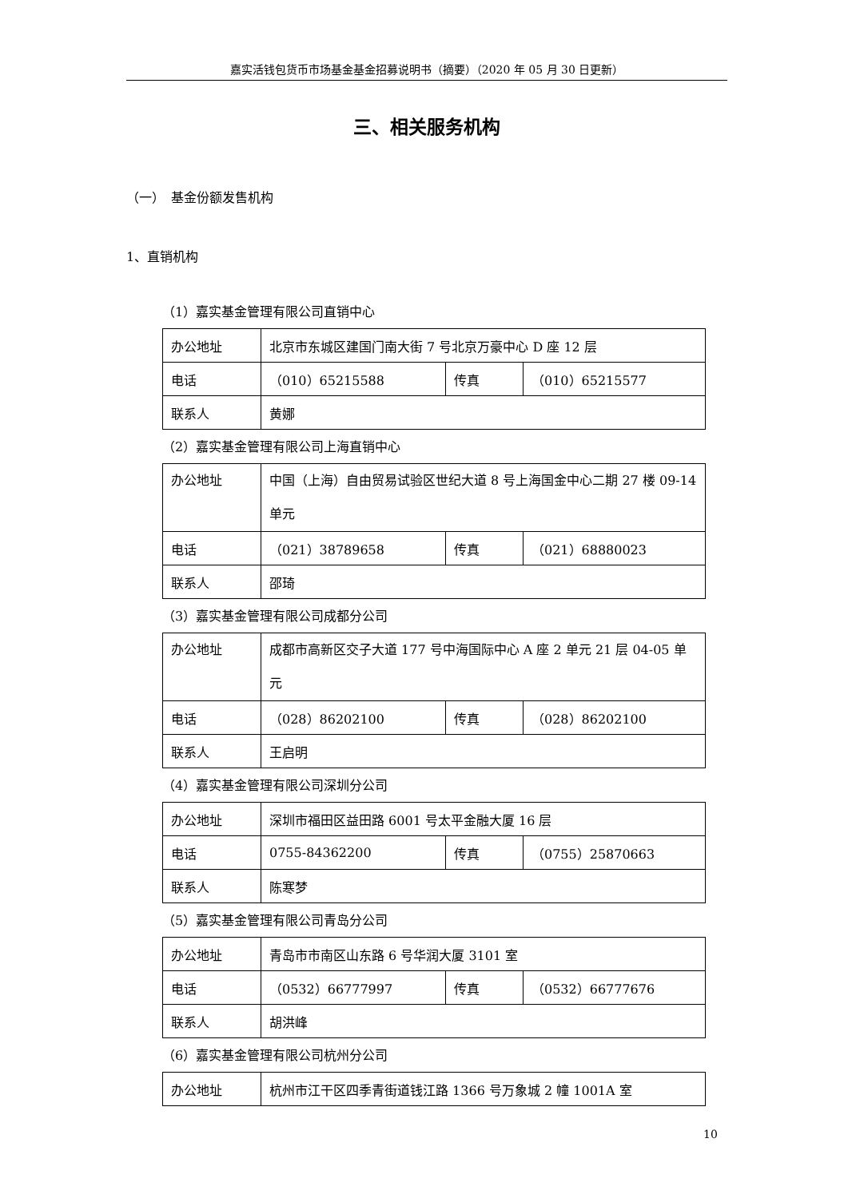嘉实活钱包货币市场基金基金招募说明书（摘要）（2020 年 05 月 30 日更新）
三、相关服务机构
（一）　基金份额发售机构
1、直销机构
（1）嘉实基金管理有限公司直销中心
| 办公地址 | 北京市东城区建国门南大街 7 号北京万豪中心 D 座 12 层 | | |
| 电话 | （010）65215588 | 传真 | （010）65215577 |
| 联系人 | 黄娜 | | |
（2）嘉实基金管理有限公司上海直销中心
| 办公地址 | 中国（上海）自由贸易试验区世纪大道 8 号上海国金中心二期 27 楼 09-14 单元 | | |
| 电话 | （021）38789658 | 传真 | （021）68880023 |
| 联系人 | 邵琦 | | |
（3）嘉实基金管理有限公司成都分公司
| 办公地址 | 成都市高新区交子大道 177 号中海国际中心 A 座 2 单元 21 层 04-05 单元 | | |
| 电话 | （028）86202100 | 传真 | （028）86202100 |
| 联系人 | 王启明 | | |
（4）嘉实基金管理有限公司深圳分公司
| 办公地址 | 深圳市福田区益田路 6001 号太平金融大厦 16 层 | | |
| 电话 | 0755-84362200 | 传真 | （0755）25870663 |
| 联系人 | 陈寒梦 | | |
（5）嘉实基金管理有限公司青岛分公司
| 办公地址 | 青岛市市南区山东路 6 号华润大厦 3101 室 | | |
| 电话 | （0532）66777997 | 传真 | （0532）66777676 |
| 联系人 | 胡洪峰 | | |
（6）嘉实基金管理有限公司杭州分公司
| 办公地址 | 杭州市江干区四季青街道钱江路 1366 号万象城 2 幢 1001A 室 |
10